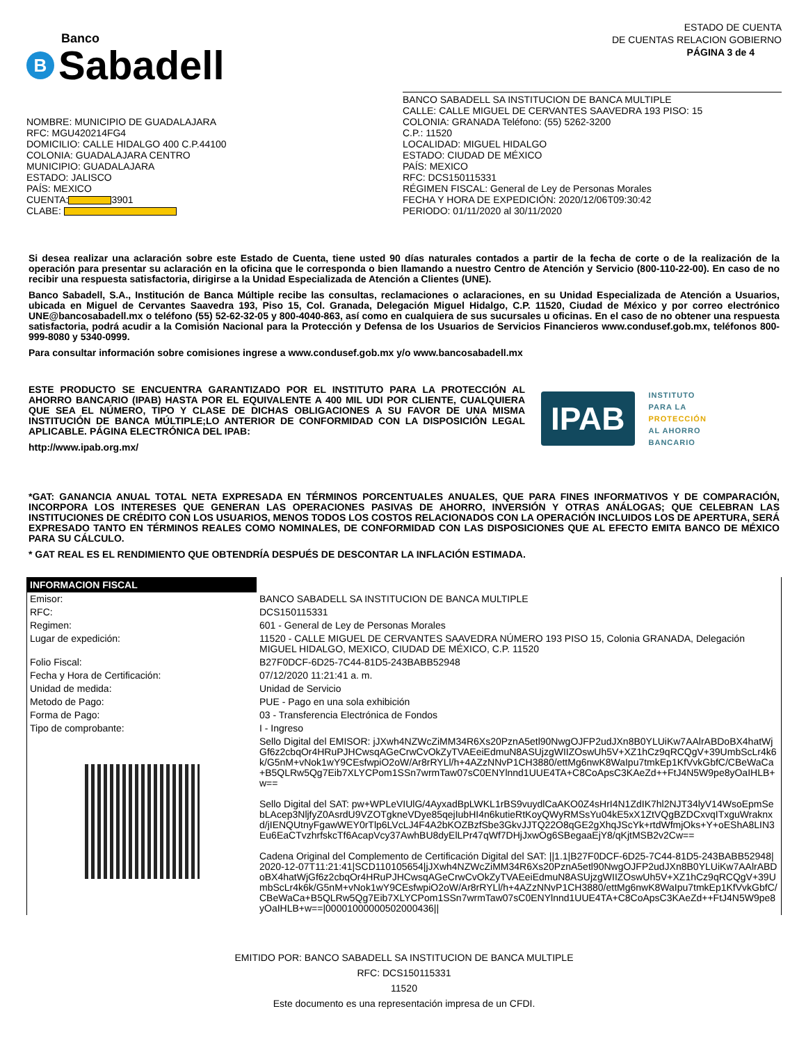Banco
B Sabadell
ESTADO DE CUENTA
DE CUENTAS RELACION GOBIERNO
PÁGINA 3 de 4
NOMBRE: MUNICIPIO DE GUADALAJARA
RFC: MGU420214FG4
DOMICILIO: CALLE HIDALGO 400 C.P.44100
COLONIA: GUADALAJARA CENTRO
MUNICIPIO: GUADALAJARA
ESTADO: JALISCO
PAÍS: MEXICO
CUENTA: 3901
CLABE:
BANCO SABADELL SA INSTITUCION DE BANCA MULTIPLE
CALLE: CALLE MIGUEL DE CERVANTES SAAVEDRA 193 PISO: 15
COLONIA: GRANADA Teléfono: (55) 5262-3200
C.P.: 11520
LOCALIDAD: MIGUEL HIDALGO
ESTADO: CIUDAD DE MÉXICO
PAÍS: MEXICO
RFC: DCS150115331
RÉGIMEN FISCAL: General de Ley de Personas Morales
FECHA Y HORA DE EXPEDICIÓN: 2020/12/06T09:30:42
PERIODO: 01/11/2020 al 30/11/2020
Si desea realizar una aclaración sobre este Estado de Cuenta, tiene usted 90 días naturales contados a partir de la fecha de corte o de la realización de la operación para presentar su aclaración en la oficina que le corresponda o bien llamando a nuestro Centro de Atención y Servicio (800-110-22-00). En caso de no recibir una respuesta satisfactoria, dirigirse a la Unidad Especializada de Atención a Clientes (UNE).
Banco Sabadell, S.A., Institución de Banca Múltiple recibe las consultas, reclamaciones o aclaraciones, en su Unidad Especializada de Atención a Usuarios, ubicada en Miguel de Cervantes Saavedra 193, Piso 15, Col. Granada, Delegación Miguel Hidalgo, C.P. 11520, Ciudad de México y por correo electrónico UNE@bancosabadell.mx o teléfono (55) 52-62-32-05 y 800-4040-863, así como en cualquiera de sus sucursales u oficinas. En el caso de no obtener una respuesta satisfactoria, podrá acudir a la Comisión Nacional para la Protección y Defensa de los Usuarios de Servicios Financieros www.condusef.gob.mx, teléfonos 800-999-8080 y 5340-0999.
Para consultar información sobre comisiones ingrese a www.condusef.gob.mx y/o www.bancosabadell.mx
ESTE PRODUCTO SE ENCUENTRA GARANTIZADO POR EL INSTITUTO PARA LA PROTECCIÓN AL AHORRO BANCARIO (IPAB) HASTA POR EL EQUIVALENTE A 400 MIL UDI POR CLIENTE, CUALQUIERA QUE SEA EL NÚMERO, TIPO Y CLASE DE DICHAS OBLIGACIONES A SU FAVOR DE UNA MISMA INSTITUCIÓN DE BANCA MÚLTIPLE;LO ANTERIOR DE CONFORMIDAD CON LA DISPOSICIÓN LEGAL APLICABLE. PÁGINA ELECTRÓNICA DEL IPAB:
http://www.ipab.org.mx/
IPAB
INSTITUTO
PARA LA
PROTECCIÓN
AL AHORRO
BANCARIO
*GAT: GANANCIA ANUAL TOTAL NETA EXPRESADA EN TÉRMINOS PORCENTUALES ANUALES, QUE PARA FINES INFORMATIVOS Y DE COMPARACIÓN, INCORPORA LOS INTERESES QUE GENERAN LAS OPERACIONES PASIVAS DE AHORRO, INVERSIÓN Y OTRAS ANÁLOGAS; QUE CELEBRAN LAS INSTITUCIONES DE CRÉDITO CON LOS USUARIOS, MENOS TODOS LOS COSTOS RELACIONADOS CON LA OPERACIÓN INCLUIDOS LOS DE APERTURA, SERÁ EXPRESADO TANTO EN TÉRMINOS REALES COMO NOMINALES, DE CONFORMIDAD CON LAS DISPOSICIONES QUE AL EFECTO EMITA BANCO DE MÉXICO PARA SU CÁLCULO.
* GAT REAL ES EL RENDIMIENTO QUE OBTENDRÍA DESPUÉS DE DESCONTAR LA INFLACIÓN ESTIMADA.
| INFORMACION FISCAL | |
| --- | --- |
| Emisor: | BANCO SABADELL SA INSTITUCION DE BANCA MULTIPLE |
| RFC: | DCS150115331 |
| Regimen: | 601 - General de Ley de Personas Morales |
| Lugar de expedición: | 11520 - CALLE MIGUEL DE CERVANTES SAAVEDRA NÚMERO 193 PISO 15, Colonia GRANADA, Delegación MIGUEL HIDALGO, MEXICO, CIUDAD DE MÉXICO, C.P. 11520 |
| Folio Fiscal: | B27F0DCF-6D25-7C44-81D5-243BABB52948 |
| Fecha y Hora de Certificación: | 07/12/2020 11:21:41 a. m. |
| Unidad de medida: | Unidad de Servicio |
| Metodo de Pago: | PUE - Pago en una sola exhibición |
| Forma de Pago: | 03 - Transferencia Electrónica de Fondos |
| Tipo de comprobante: | I - Ingreso |
| | Sello Digital del EMISOR: jJXwh4NZWcZiMM34R6Xs20PznA5etl90NwgOJFP2udJXn8B0YLUiKw7AAlrABDoBX4hatWjGf6z2cbqOr4HRuPJHCwsqAGeCrwCvOkZyTVAEeiEdmuN8ASUjzgWIIZOswUh5V+XZ1hCz9qRCQgV+39UmbScLr4k6k/G5nM+vNok1wY9CEsfwpiO2oW/Ar8rRYLl/h+4AZzNNvP1CH3880/ettMg6nwK8WaIpu7tmkEp1KfVvkGbfC/CBeWaCa+B5QLRw5Qg7Eib7XLYCPom1SSn7wrmTaw07sC0ENYlnnd1UUE4TA+C8CoApsC3KAeZd++FtJ4N5W9pe8yOaIHLB+w== Sello Digital del SAT: pw+WPLeVIUlG/4AyxadBpLWKL1rBS9vuydlCaAKO0Z4sHrI4N1ZdIK7hl2NJT34lyV14WsoEpmSebLAcep3NljfyZ0AsrdU9VZOTgkneVDye85qejIubHI4n6kutieRtKoyQWyRMSsYu04kE5xX1ZtVQgBZDCxvqITxguWraknxd/jIENQUtnyFgawWEY0rTlp6LVcLJ4F4A2bKOZBzfSbe3GkvJJTQ22O8qGE2gXhqJScYk+rtdWfmjOks+Y+oEShA8LIN3Eu6EaCTvzhrfskcTf6AcapVcy37AwhBU8dyElLPr47qWf7DHjJxwOg6SBegaaEjY8/qKjtMSB2v2Cw== Cadena Original del Complemento de Certificación Digital del SAT: //1.1/B27F0DCF-6D25-7C44-81D5-243BABB52948/2020-12-07T11:21:41/SCD110105654/jJXwh4NZWcZiMM34R6Xs20PznA5etl90NwgOJFP2udJXn8B0YLUiKw7AAlrABDoBX4hatWjGf6z2cbqOr4HRuPJHCwsqAGeCrwCvOkZyTVAEeiEdmuN8ASUjzgWIIZOswUh5V+XZ1hCz9qRCQgV+39UmbScLr4k6k/G5nM+vNok1wY9CEsfwpiO2oW/Ar8rRYLl/h+4AZzNNvP1CH3880/ettMg6nwK8WaIpu7tmkEp1KfVvkGbfC/CBeWaCa+B5QLRw5Qg7Eib7XLYCPom1SSn7wrmTaw07sC0ENYlnnd1UUE4TA+C8CoApsC3KAeZd++FtJ4N5W9pe8yOaIHLB+w==/00001000000502000436// |
EMITIDO POR: BANCO SABADELL SA INSTITUCION DE BANCA MULTIPLE
RFC: DCS150115331
11520
Este documento es una representación impresa de un CFDI.